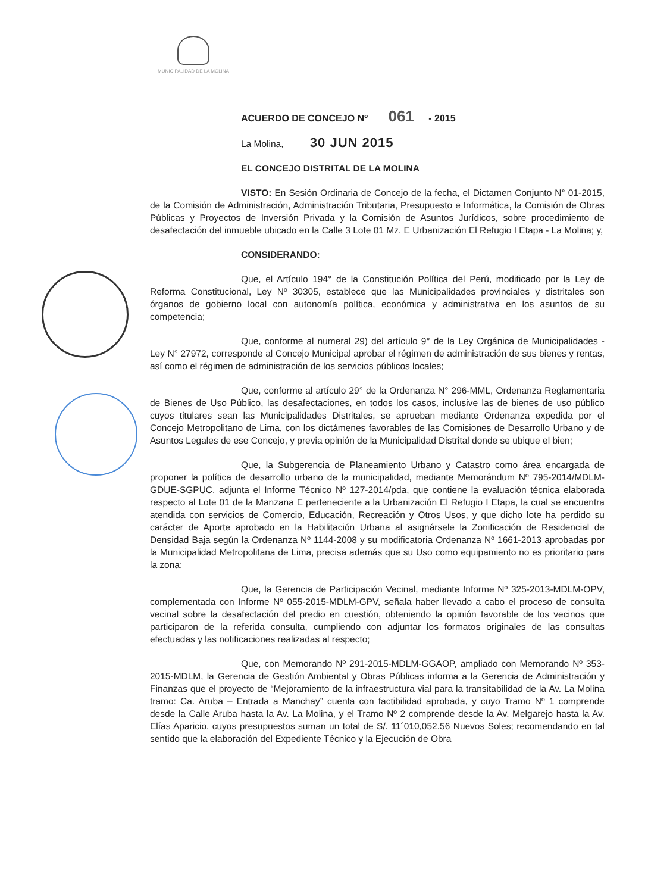MUNICIPALIDAD DE LA MOLINA
ACUERDO DE CONCEJO Nº 061 - 2015
La Molina, 30 JUN 2015
EL CONCEJO DISTRITAL DE LA MOLINA
VISTO: En Sesión Ordinaria de Concejo de la fecha, el Dictamen Conjunto N° 01-2015, de la Comisión de Administración, Administración Tributaria, Presupuesto e Informática, la Comisión de Obras Públicas y Proyectos de Inversión Privada y la Comisión de Asuntos Jurídicos, sobre procedimiento de desafectación del inmueble ubicado en la Calle 3 Lote 01 Mz. E Urbanización El Refugio I Etapa - La Molina; y,
CONSIDERANDO:
Que, el Artículo 194° de la Constitución Política del Perú, modificado por la Ley de Reforma Constitucional, Ley Nº 30305, establece que las Municipalidades provinciales y distritales son órganos de gobierno local con autonomía política, económica y administrativa en los asuntos de su competencia;
Que, conforme al numeral 29) del artículo 9° de la Ley Orgánica de Municipalidades - Ley N° 27972, corresponde al Concejo Municipal aprobar el régimen de administración de sus bienes y rentas, así como el régimen de administración de los servicios públicos locales;
Que, conforme al artículo 29° de la Ordenanza N° 296-MML, Ordenanza Reglamentaria de Bienes de Uso Público, las desafectaciones, en todos los casos, inclusive las de bienes de uso público cuyos titulares sean las Municipalidades Distritales, se aprueban mediante Ordenanza expedida por el Concejo Metropolitano de Lima, con los dictámenes favorables de las Comisiones de Desarrollo Urbano y de Asuntos Legales de ese Concejo, y previa opinión de la Municipalidad Distrital donde se ubique el bien;
Que, la Subgerencia de Planeamiento Urbano y Catastro como área encargada de proponer la política de desarrollo urbano de la municipalidad, mediante Memorándum Nº 795-2014/MDLM-GDUE-SGPUC, adjunta el Informe Técnico Nº 127-2014/pda, que contiene la evaluación técnica elaborada respecto al Lote 01 de la Manzana E perteneciente a la Urbanización El Refugio I Etapa, la cual se encuentra atendida con servicios de Comercio, Educación, Recreación y Otros Usos, y que dicho lote ha perdido su carácter de Aporte aprobado en la Habilitación Urbana al asignársele la Zonificación de Residencial de Densidad Baja según la Ordenanza Nº 1144-2008 y su modificatoria Ordenanza Nº 1661-2013 aprobadas por la Municipalidad Metropolitana de Lima, precisa además que su Uso como equipamiento no es prioritario para la zona;
Que, la Gerencia de Participación Vecinal, mediante Informe Nº 325-2013-MDLM-OPV, complementada con Informe Nº 055-2015-MDLM-GPV, señala haber llevado a cabo el proceso de consulta vecinal sobre la desafectación del predio en cuestión, obteniendo la opinión favorable de los vecinos que participaron de la referida consulta, cumpliendo con adjuntar los formatos originales de las consultas efectuadas y las notificaciones realizadas al respecto;
Que, con Memorando Nº 291-2015-MDLM-GGAOP, ampliado con Memorando Nº 353-2015-MDLM, la Gerencia de Gestión Ambiental y Obras Públicas informa a la Gerencia de Administración y Finanzas que el proyecto de “Mejoramiento de la infraestructura vial para la transitabilidad de la Av. La Molina tramo: Ca. Aruba – Entrada a Manchay” cuenta con factibilidad aprobada, y cuyo Tramo Nº 1 comprende desde la Calle Aruba hasta la Av. La Molina, y el Tramo Nº 2 comprende desde la Av. Melgarejo hasta la Av. Elías Aparicio, cuyos presupuestos suman un total de S/. 11´010,052.56 Nuevos Soles; recomendando en tal sentido que la elaboración del Expediente Técnico y la Ejecución de Obra